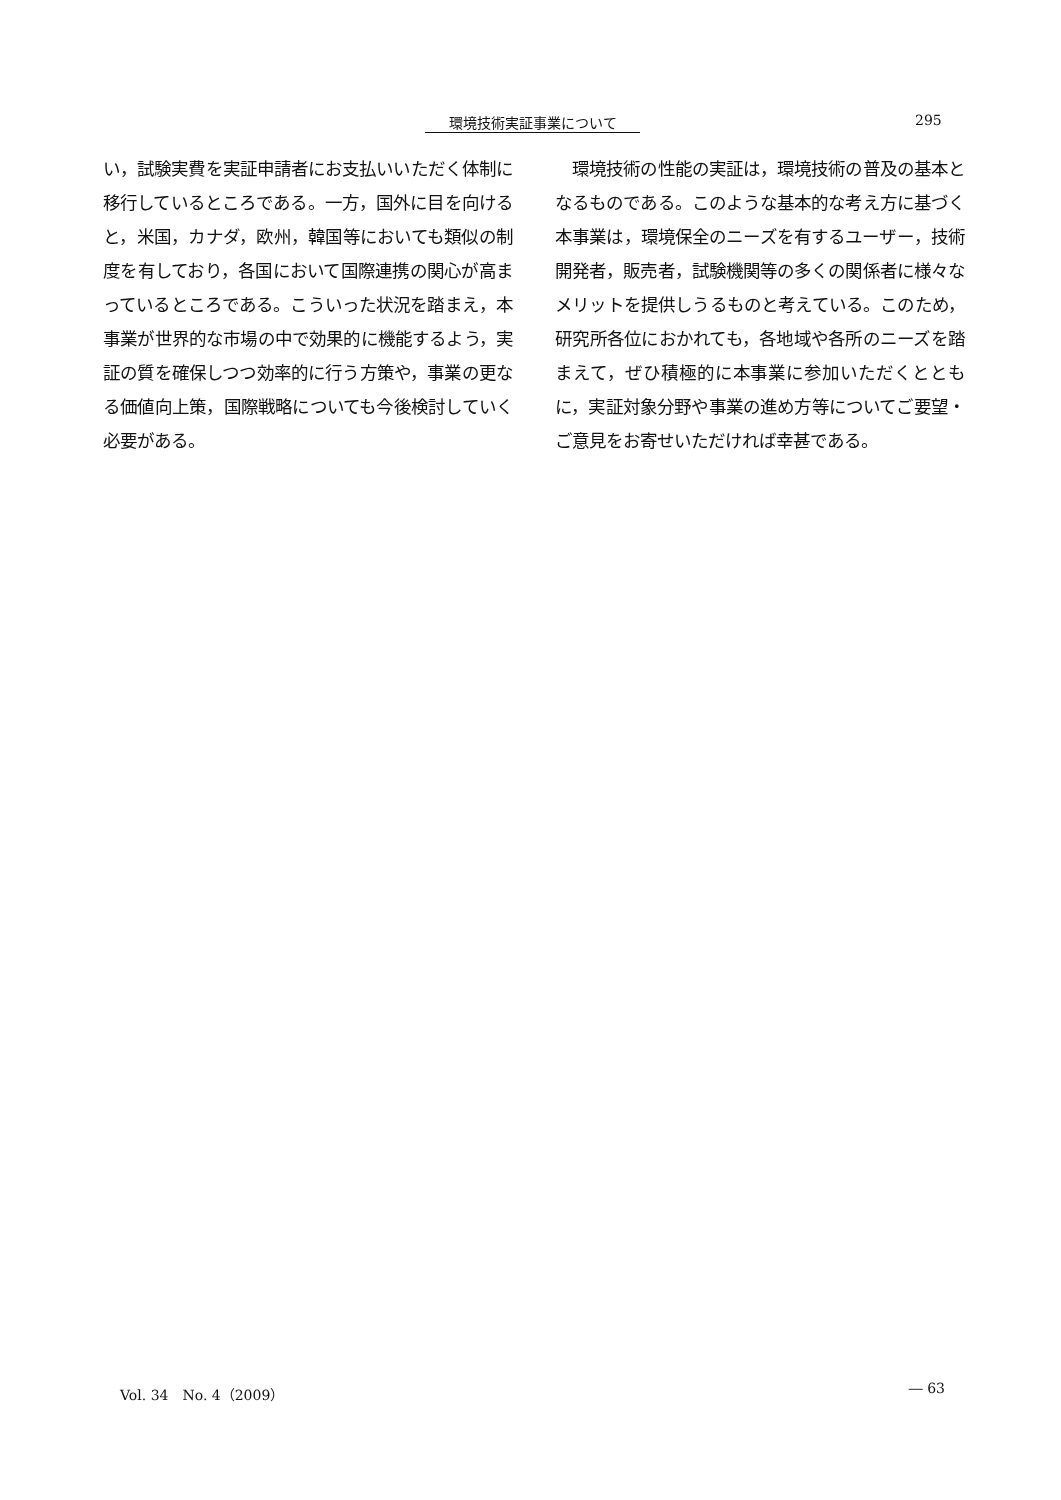環境技術実証事業について 295
い，試験実費を実証申請者にお支払いいただく体制に移行しているところである。一方，国外に目を向けると，米国，カナダ，欧州，韓国等においても類似の制度を有しており，各国において国際連携の関心が高まっているところである。こういった状況を踏まえ，本事業が世界的な市場の中で効果的に機能するよう，実証の質を確保しつつ効率的に行う方策や，事業の更なる価値向上策，国際戦略についても今後検討していく必要がある。
　環境技術の性能の実証は，環境技術の普及の基本となるものである。このような基本的な考え方に基づく本事業は，環境保全のニーズを有するユーザー，技術開発者，販売者，試験機関等の多くの関係者に様々なメリットを提供しうるものと考えている。このため，研究所各位におかれても，各地域や各所のニーズを踏まえて，ぜひ積極的に本事業に参加いただくとともに，実証対象分野や事業の進め方等についてご要望・ご意見をお寄せいただければ幸甚である。
Vol. 34　No. 4（2009） ― 63